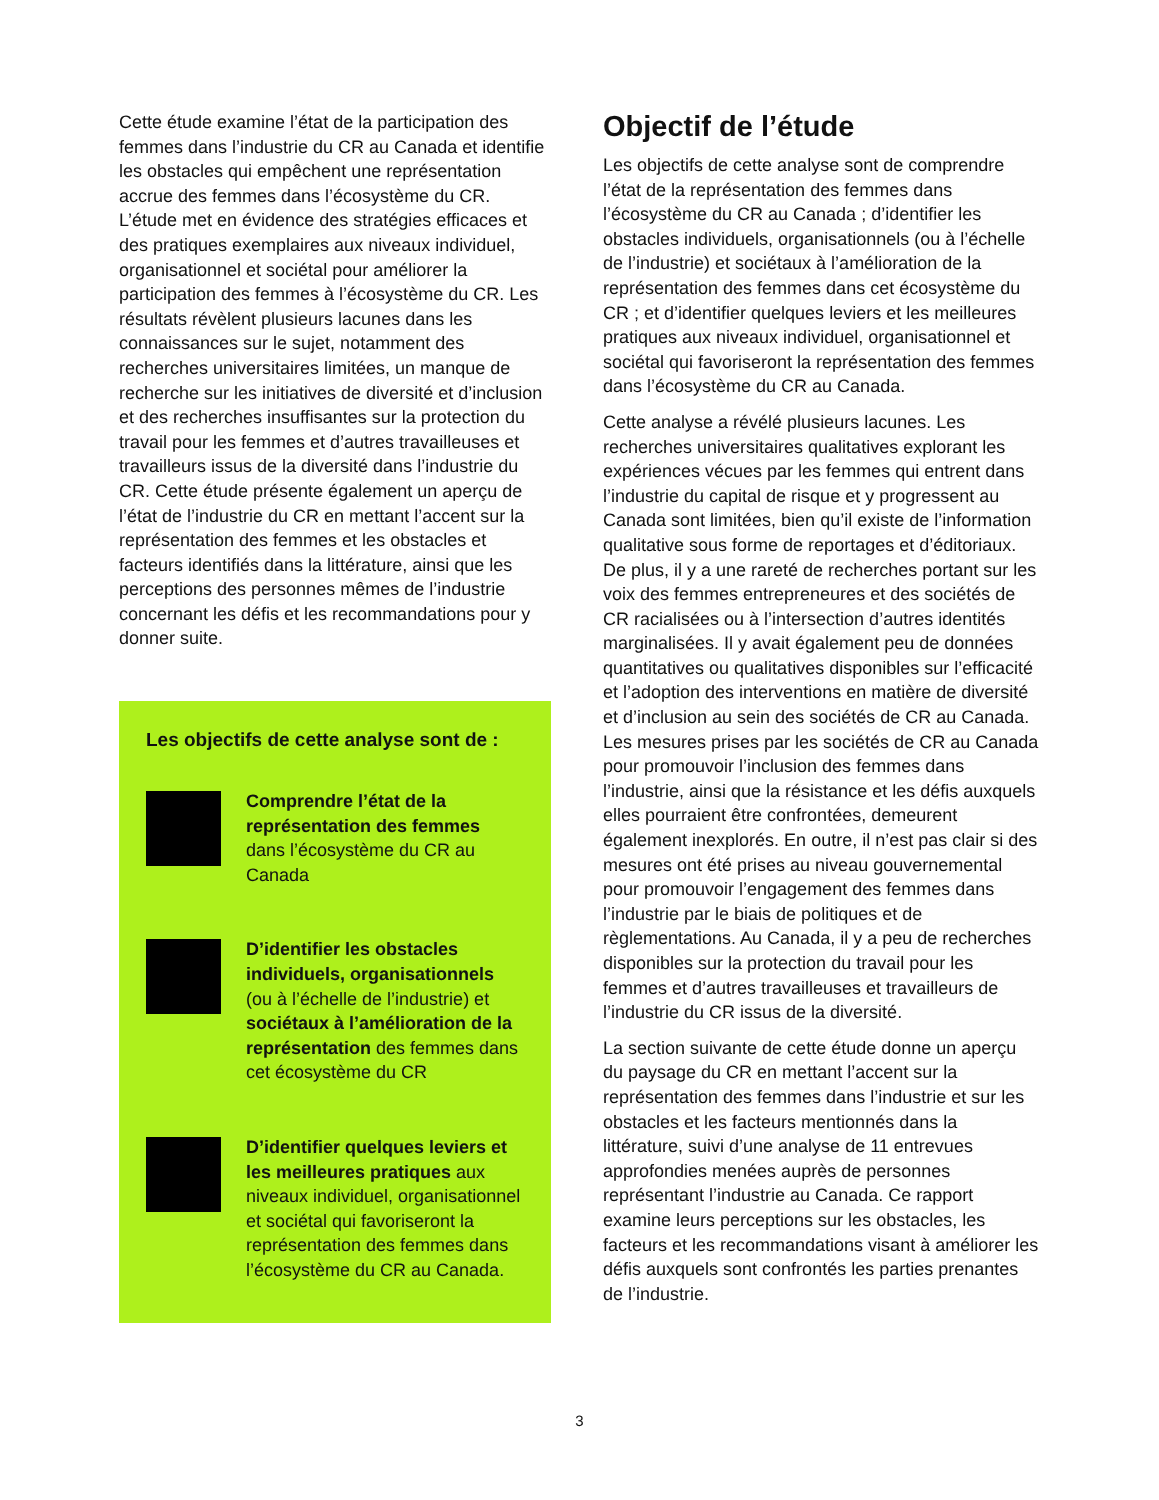Cette étude examine l’état de la participation des femmes dans l’industrie du CR au Canada et identifie les obstacles qui empêchent une représentation accrue des femmes dans l’écosystème du CR. L’étude met en évidence des stratégies efficaces et des pratiques exemplaires aux niveaux individuel, organisationnel et sociétal pour améliorer la participation des femmes à l’écosystème du CR. Les résultats révèlent plusieurs lacunes dans les connaissances sur le sujet, notamment des recherches universitaires limitées, un manque de recherche sur les initiatives de diversité et d’inclusion et des recherches insuffisantes sur la protection du travail pour les femmes et d’autres travailleuses et travailleurs issus de la diversité dans l’industrie du CR. Cette étude présente également un aperçu de l’état de l’industrie du CR en mettant l’accent sur la représentation des femmes et les obstacles et facteurs identifiés dans la littérature, ainsi que les perceptions des personnes mêmes de l’industrie concernant les défis et les recommandations pour y donner suite.
Les objectifs de cette analyse sont de :
Comprendre l’état de la représentation des femmes dans l’écosystème du CR au Canada
D’identifier les obstacles individuels, organisationnels (ou à l’échelle de l’industrie) et sociétaux à l’amélioration de la représentation des femmes dans cet écosystème du CR
D’identifier quelques leviers et les meilleures pratiques aux niveaux individuel, organisationnel et sociétal qui favoriseront la représentation des femmes dans l’écosystème du CR au Canada.
Objectif de l’étude
Les objectifs de cette analyse sont de comprendre l’état de la représentation des femmes dans l’écosystème du CR au Canada ; d’identifier les obstacles individuels, organisationnels (ou à l’échelle de l’industrie) et sociétaux à l’amélioration de la représentation des femmes dans cet écosystème du CR ; et d’identifier quelques leviers et les meilleures pratiques aux niveaux individuel, organisationnel et sociétal qui favoriseront la représentation des femmes dans l’écosystème du CR au Canada.
Cette analyse a révélé plusieurs lacunes. Les recherches universitaires qualitatives explorant les expériences vécues par les femmes qui entrent dans l’industrie du capital de risque et y progressent au Canada sont limitées, bien qu’il existe de l’information qualitative sous forme de reportages et d’éditoriaux. De plus, il y a une rareté de recherches portant sur les voix des femmes entrepreneures et des sociétés de CR racialisées ou à l’intersection d’autres identités marginalisées. Il y avait également peu de données quantitatives ou qualitatives disponibles sur l’efficacité et l’adoption des interventions en matière de diversité et d’inclusion au sein des sociétés de CR au Canada. Les mesures prises par les sociétés de CR au Canada pour promouvoir l’inclusion des femmes dans l’industrie, ainsi que la résistance et les défis auxquels elles pourraient être confrontées, demeurent également inexplorés. En outre, il n’est pas clair si des mesures ont été prises au niveau gouvernemental pour promouvoir l’engagement des femmes dans l’industrie par le biais de politiques et de règlementations. Au Canada, il y a peu de recherches disponibles sur la protection du travail pour les femmes et d’autres travailleuses et travailleurs de l’industrie du CR issus de la diversité.
La section suivante de cette étude donne un aperçu du paysage du CR en mettant l’accent sur la représentation des femmes dans l’industrie et sur les obstacles et les facteurs mentionnés dans la littérature, suivi d’une analyse de 11 entrevues approfondies menées auprès de personnes représentant l’industrie au Canada. Ce rapport examine leurs perceptions sur les obstacles, les facteurs et les recommandations visant à améliorer les défis auxquels sont confrontés les parties prenantes de l’industrie.
3